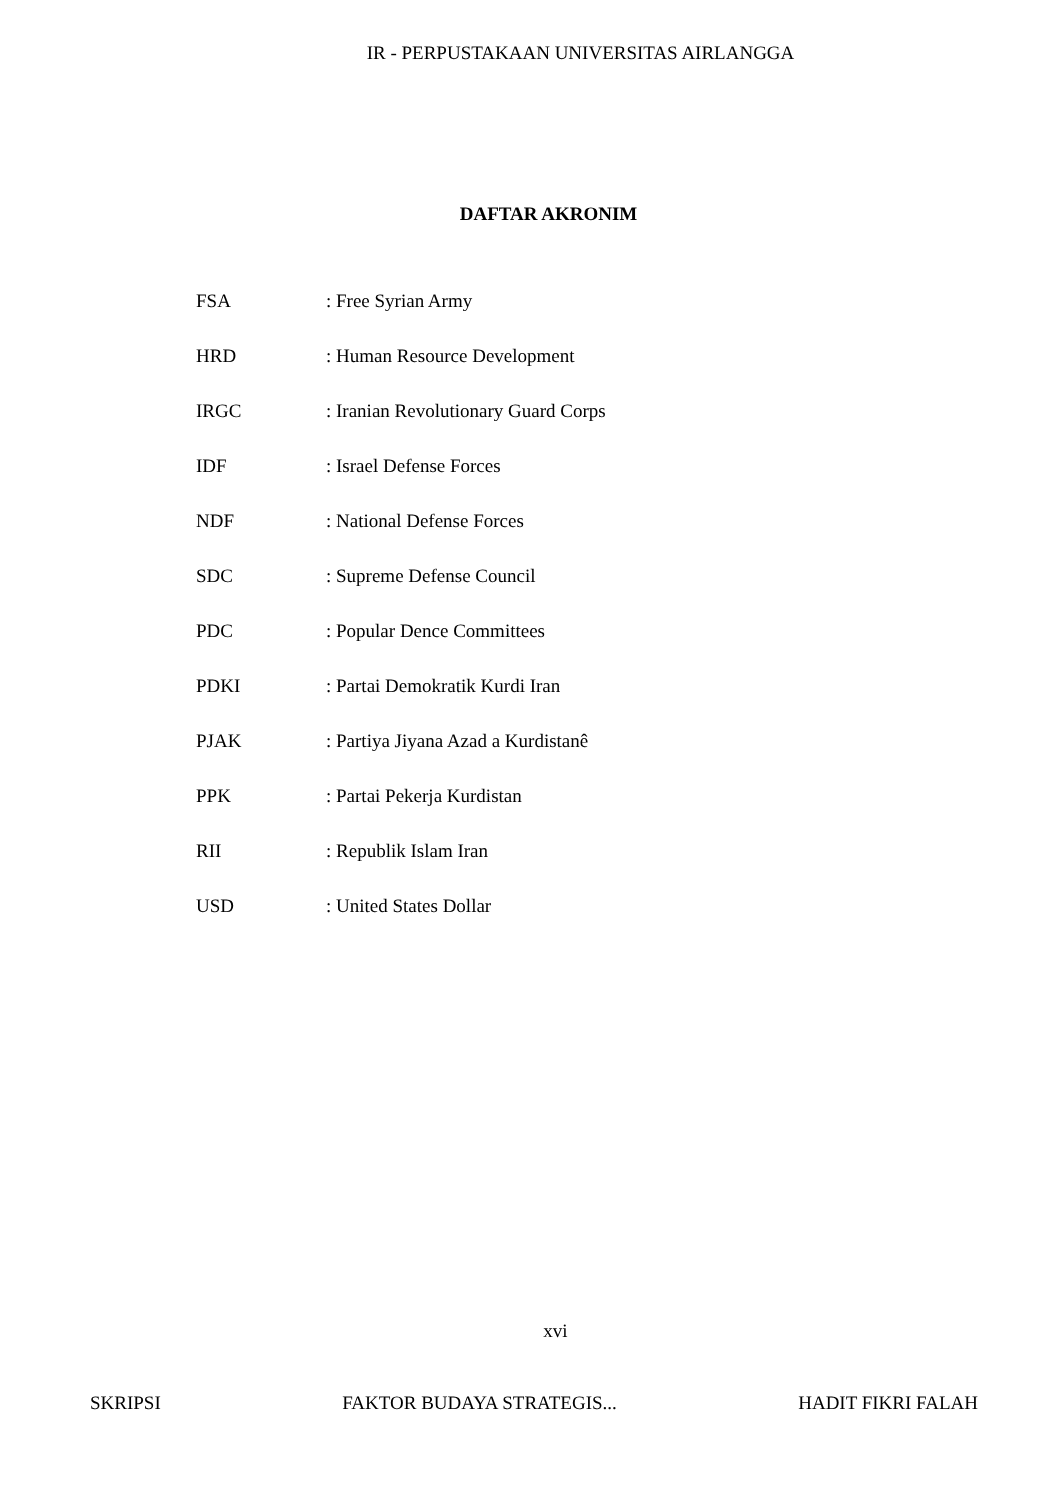IR - PERPUSTAKAAN UNIVERSITAS AIRLANGGA
DAFTAR AKRONIM
| FSA | : Free Syrian Army |
| HRD | : Human Resource Development |
| IRGC | : Iranian Revolutionary Guard Corps |
| IDF | : Israel Defense Forces |
| NDF | : National Defense Forces |
| SDC | : Supreme Defense Council |
| PDC | : Popular Dence Committees |
| PDKI | : Partai Demokratik Kurdi Iran |
| PJAK | : Partiya Jiyana Azad a Kurdistanê |
| PPK | : Partai Pekerja Kurdistan |
| RII | : Republik Islam Iran |
| USD | : United States Dollar |
xvi
SKRIPSI FAKTOR BUDAYA STRATEGIS... HADIT FIKRI FALAH